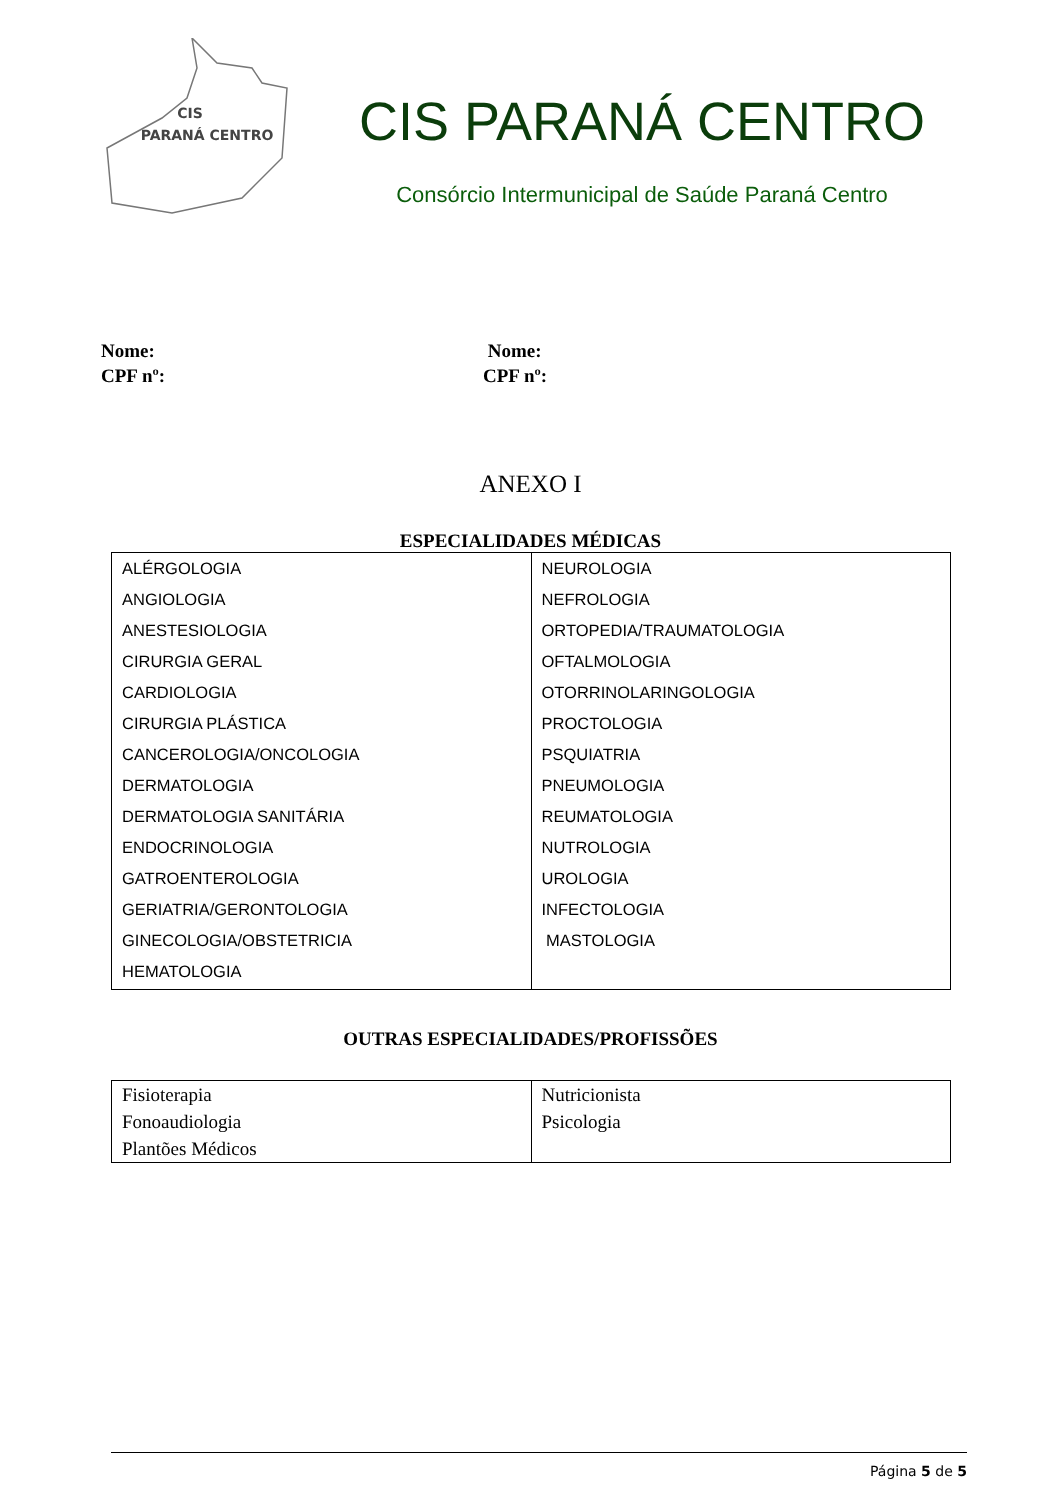CIS
PARANÁ CENTRO
CIS PARANÁ CENTRO
Consórcio Intermunicipal de Saúde Paraná Centro
Nome:
CPF nº:
Nome:
CPF nº:
ANEXO I
ESPECIALIDADES MÉDICAS
| ALÉRGOLOGIA ANGIOLOGIA ANESTESIOLOGIA CIRURGIA GERAL CARDIOLOGIA CIRURGIA PLÁSTICA CANCEROLOGIA/ONCOLOGIA DERMATOLOGIA DERMATOLOGIA SANITÁRIA ENDOCRINOLOGIA GATROENTEROLOGIA GERIATRIA/GERONTOLOGIA GINECOLOGIA/OBSTETRICIA HEMATOLOGIA | NEUROLOGIA NEFROLOGIA ORTOPEDIA/TRAUMATOLOGIA OFTALMOLOGIA OTORRINOLARINGOLOGIA PROCTOLOGIA PSQUIATRIA PNEUMOLOGIA REUMATOLOGIA NUTROLOGIA UROLOGIA INFECTOLOGIA MASTOLOGIA |
OUTRAS ESPECIALIDADES/PROFISSÕES
| Fisioterapia Fonoaudiologia Plantões Médicos | Nutricionista Psicologia |
Página 5 de 5